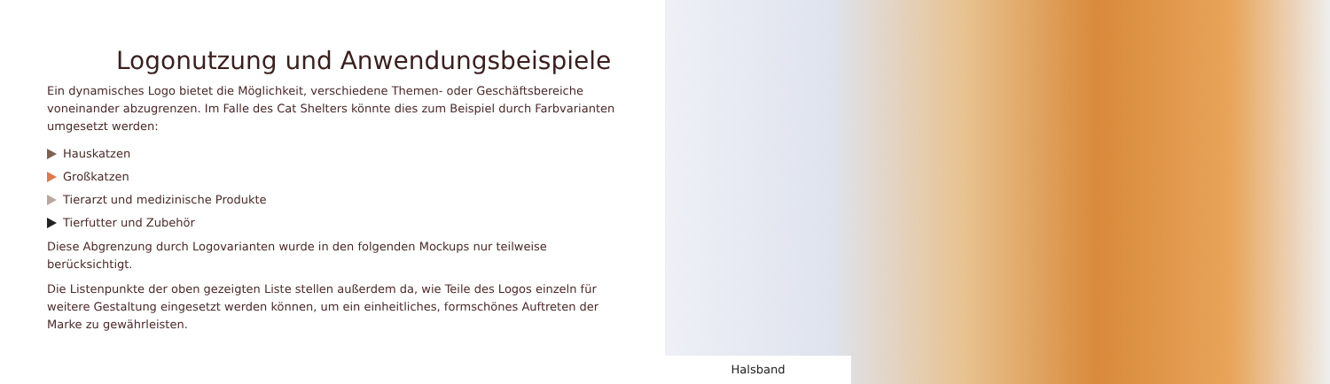Logonutzung und Anwendungsbeispiele
Ein dynamisches Logo bietet die Möglichkeit, verschiedene Themen- oder Geschäftsbereiche voneinander abzugrenzen. Im Falle des Cat Shelters könnte dies zum Beispiel durch Farbvarianten umgesetzt werden:
Hauskatzen
Großkatzen
Tierarzt und medizinische Produkte
Tierfutter und Zubehör
Diese Abgrenzung durch Logovarianten wurde in den folgenden Mockups nur teilweise berücksichtigt.
Die Listenpunkte der oben gezeigten Liste stellen außerdem da, wie Teile des Logos einzeln für weitere Gestaltung eingesetzt werden können, um ein einheitliches, formschönes Auftreten der Marke zu gewährleisten.
Halsband